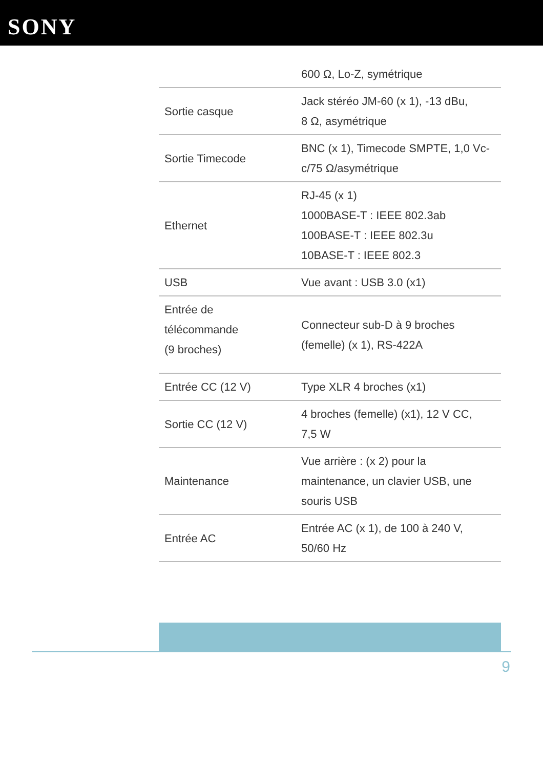SONY
| | 600 Ω, Lo-Z, symétrique |
| Sortie casque | Jack stéréo JM-60 (x 1), -13 dBu, 8 Ω, asymétrique |
| Sortie Timecode | BNC (x 1), Timecode SMPTE, 1,0 Vc- c/75 Ω/asymétrique |
| Ethernet | RJ-45 (x 1) 1000BASE-T : IEEE 802.3ab 100BASE-T : IEEE 802.3u 10BASE-T : IEEE 802.3 |
| USB | Vue avant : USB 3.0 (x1) |
| Entrée de télécommande (9 broches) | Connecteur sub-D à 9 broches (femelle) (x 1), RS-422A |
| Entrée CC (12 V) | Type XLR 4 broches (x1) |
| Sortie CC (12 V) | 4 broches (femelle) (x1), 12 V CC, 7,5 W |
| Maintenance | Vue arrière : (x 2) pour la maintenance, un clavier USB, une souris USB |
| Entrée AC | Entrée AC (x 1), de 100 à 240 V, 50/60 Hz |
9